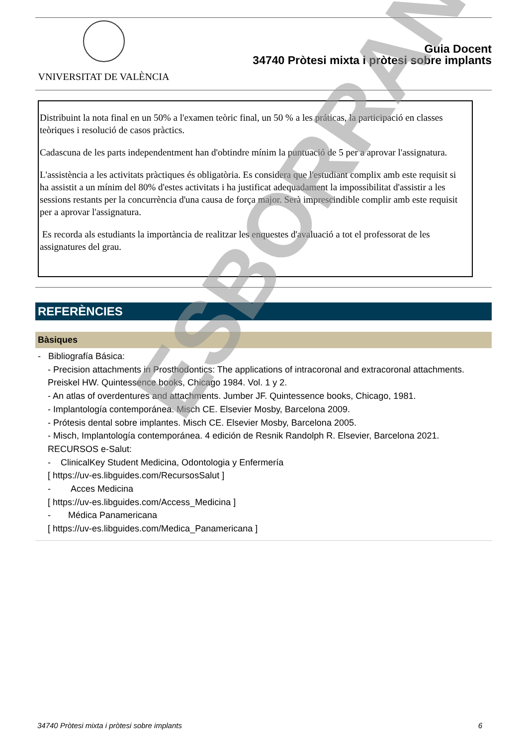VNIVERSITAT DE VALÈNCIA
Guia Docent
34740 Pròtesi mixta i pròtesi sobre implants
Distribuint la nota final en un 50% a l'examen teòric final, un 50 % a les práticas, la participació en classes teòriques i resolució de casos pràctics.
Cadascuna de les parts independentment han d'obtindre mínim la puntuació de 5 per a aprovar l'assignatura.
L'assistència a les activitats pràctiques és obligatòria. Es considera que l'estudiant complix amb este requisit si ha assistit a un mínim del 80% d'estes activitats i ha justificat adequadament la impossibilitat d'assistir a les sessions restants per la concurrència d'una causa de força major. Serà imprescindible complir amb este requisit per a aprovar l'assignatura.
Es recorda als estudiants la importància de realitzar les enquestes d'avaluació a tot el professorat de les assignatures del grau.
REFERÈNCIES
Bàsiques
- Bibliografía Básica:
- Precision attachments in Prosthodontics: The applications of intracoronal and extracoronal attachments. Preiskel HW. Quintessence books, Chicago 1984. Vol. 1 y 2.
- An atlas of overdentures and attachments. Jumber JF. Quintessence books, Chicago, 1981.
- Implantología contemporánea. Misch CE. Elsevier Mosby, Barcelona 2009.
- Prótesis dental sobre implantes. Misch CE. Elsevier Mosby, Barcelona 2005.
- Misch, Implantología contemporánea. 4 edición de Resnik Randolph R. Elsevier, Barcelona 2021.
RECURSOS e-Salut:
- ClinicalKey Student Medicina, Odontologia y Enfermería
[ https://uv-es.libguides.com/RecursosSalut ]
- Acces Medicina
[ https://uv-es.libguides.com/Access_Medicina ]
- Médica Panamericana
[ https://uv-es.libguides.com/Medica_Panamericana ]
ESBORRANY
34740 Pròtesi mixta i pròtesi sobre implants 6